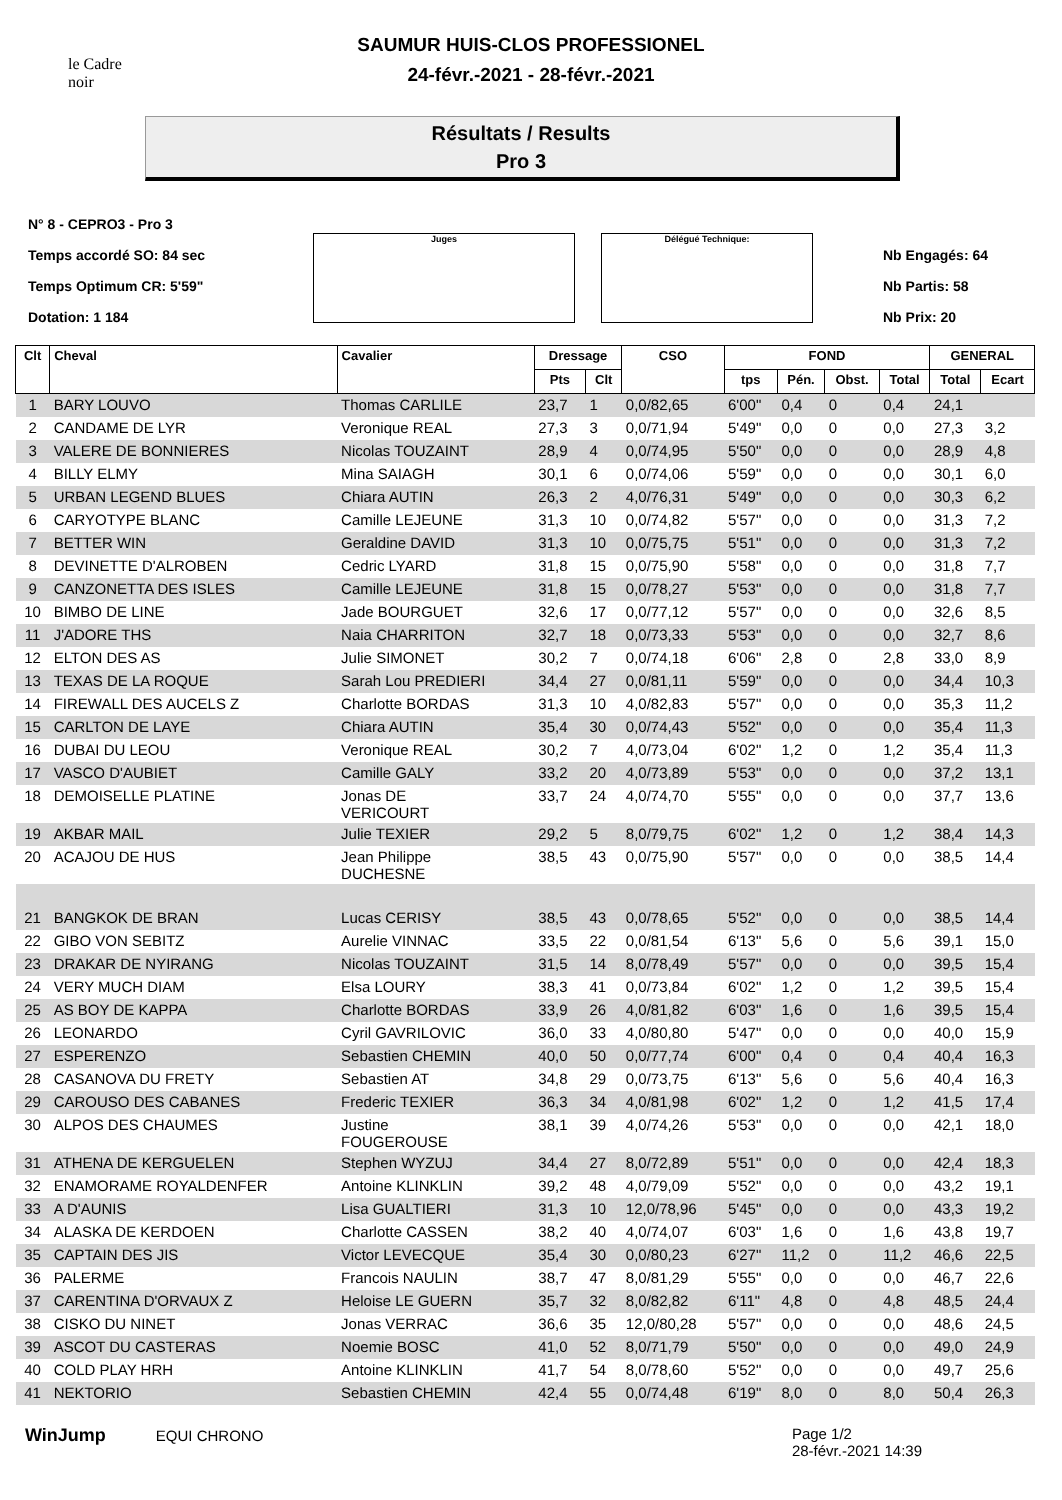le Cadre noir
SAUMUR HUIS-CLOS PROFESSIONEL
24-févr.-2021 - 28-févr.-2021
Résultats / Results
Pro 3
N° 8 - CEPRO3 - Pro 3
Temps accordé SO: 84 sec
Temps Optimum CR: 5'59"
Dotation: 1 184
Juges Délégué Technique:
Nb Engagés: 64
Nb Partis: 58
Nb Prix: 20
| Clt | Cheval | Cavalier | Dressage | | CSO | FOND | | | | GENERAL | |
| --- | --- | --- | --- | --- | --- | --- | --- | --- | --- | --- | --- |
| | | | Pts | Clt | | tps | Pén. | Obst. | Total | Total | Ecart |
| 1 | BARY LOUVO | Thomas CARLILE | 23,7 | 1 | 0,0/82,65 | 6'00" | 0,4 | 0 | 0,4 | 24,1 | |
| 2 | CANDAME DE LYR | Veronique REAL | 27,3 | 3 | 0,0/71,94 | 5'49" | 0,0 | 0 | 0,0 | 27,3 | 3,2 |
| 3 | VALERE DE BONNIERES | Nicolas TOUZAINT | 28,9 | 4 | 0,0/74,95 | 5'50" | 0,0 | 0 | 0,0 | 28,9 | 4,8 |
| 4 | BILLY ELMY | Mina SAIAGH | 30,1 | 6 | 0,0/74,06 | 5'59" | 0,0 | 0 | 0,0 | 30,1 | 6,0 |
| 5 | URBAN LEGEND BLUES | Chiara AUTIN | 26,3 | 2 | 4,0/76,31 | 5'49" | 0,0 | 0 | 0,0 | 30,3 | 6,2 |
| 6 | CARYOTYPE BLANC | Camille LEJEUNE | 31,3 | 10 | 0,0/74,82 | 5'57" | 0,0 | 0 | 0,0 | 31,3 | 7,2 |
| 7 | BETTER WIN | Geraldine DAVID | 31,3 | 10 | 0,0/75,75 | 5'51" | 0,0 | 0 | 0,0 | 31,3 | 7,2 |
| 8 | DEVINETTE D'ALROBEN | Cedric LYARD | 31,8 | 15 | 0,0/75,90 | 5'58" | 0,0 | 0 | 0,0 | 31,8 | 7,7 |
| 9 | CANZONETTA DES ISLES | Camille LEJEUNE | 31,8 | 15 | 0,0/78,27 | 5'53" | 0,0 | 0 | 0,0 | 31,8 | 7,7 |
| 10 | BIMBO DE LINE | Jade BOURGUET | 32,6 | 17 | 0,0/77,12 | 5'57" | 0,0 | 0 | 0,0 | 32,6 | 8,5 |
| 11 | J'ADORE THS | Naia CHARRITON | 32,7 | 18 | 0,0/73,33 | 5'53" | 0,0 | 0 | 0,0 | 32,7 | 8,6 |
| 12 | ELTON DES AS | Julie SIMONET | 30,2 | 7 | 0,0/74,18 | 6'06" | 2,8 | 0 | 2,8 | 33,0 | 8,9 |
| 13 | TEXAS DE LA ROQUE | Sarah Lou PREDIERI | 34,4 | 27 | 0,0/81,11 | 5'59" | 0,0 | 0 | 0,0 | 34,4 | 10,3 |
| 14 | FIREWALL DES AUCELS Z | Charlotte BORDAS | 31,3 | 10 | 4,0/82,83 | 5'57" | 0,0 | 0 | 0,0 | 35,3 | 11,2 |
| 15 | CARLTON DE LAYE | Chiara AUTIN | 35,4 | 30 | 0,0/74,43 | 5'52" | 0,0 | 0 | 0,0 | 35,4 | 11,3 |
| 16 | DUBAI DU LEOU | Veronique REAL | 30,2 | 7 | 4,0/73,04 | 6'02" | 1,2 | 0 | 1,2 | 35,4 | 11,3 |
| 17 | VASCO D'AUBIET | Camille GALY | 33,2 | 20 | 4,0/73,89 | 5'53" | 0,0 | 0 | 0,0 | 37,2 | 13,1 |
| 18 | DEMOISELLE PLATINE | Jonas DE VERICOURT | 33,7 | 24 | 4,0/74,70 | 5'55" | 0,0 | 0 | 0,0 | 37,7 | 13,6 |
| 19 | AKBAR MAIL | Julie TEXIER | 29,2 | 5 | 8,0/79,75 | 6'02" | 1,2 | 0 | 1,2 | 38,4 | 14,3 |
| 20 | ACAJOU DE HUS | Jean Philippe DUCHESNE | 38,5 | 43 | 0,0/75,90 | 5'57" | 0,0 | 0 | 0,0 | 38,5 | 14,4 |
| 21 | BANGKOK DE BRAN | Lucas CERISY | 38,5 | 43 | 0,0/78,65 | 5'52" | 0,0 | 0 | 0,0 | 38,5 | 14,4 |
| 22 | GIBO VON SEBITZ | Aurelie VINNAC | 33,5 | 22 | 0,0/81,54 | 6'13" | 5,6 | 0 | 5,6 | 39,1 | 15,0 |
| 23 | DRAKAR DE NYIRANG | Nicolas TOUZAINT | 31,5 | 14 | 8,0/78,49 | 5'57" | 0,0 | 0 | 0,0 | 39,5 | 15,4 |
| 24 | VERY MUCH DIAM | Elsa LOURY | 38,3 | 41 | 0,0/73,84 | 6'02" | 1,2 | 0 | 1,2 | 39,5 | 15,4 |
| 25 | AS BOY DE KAPPA | Charlotte BORDAS | 33,9 | 26 | 4,0/81,82 | 6'03" | 1,6 | 0 | 1,6 | 39,5 | 15,4 |
| 26 | LEONARDO | Cyril GAVRILOVIC | 36,0 | 33 | 4,0/80,80 | 5'47" | 0,0 | 0 | 0,0 | 40,0 | 15,9 |
| 27 | ESPERENZO | Sebastien CHEMIN | 40,0 | 50 | 0,0/77,74 | 6'00" | 0,4 | 0 | 0,4 | 40,4 | 16,3 |
| 28 | CASANOVA DU FRETY | Sebastien AT | 34,8 | 29 | 0,0/73,75 | 6'13" | 5,6 | 0 | 5,6 | 40,4 | 16,3 |
| 29 | CAROUSO DES CABANES | Frederic TEXIER | 36,3 | 34 | 4,0/81,98 | 6'02" | 1,2 | 0 | 1,2 | 41,5 | 17,4 |
| 30 | ALPOS DES CHAUMES | Justine FOUGEROUSE | 38,1 | 39 | 4,0/74,26 | 5'53" | 0,0 | 0 | 0,0 | 42,1 | 18,0 |
| 31 | ATHENA DE KERGUELEN | Stephen WYZUJ | 34,4 | 27 | 8,0/72,89 | 5'51" | 0,0 | 0 | 0,0 | 42,4 | 18,3 |
| 32 | ENAMORAME ROYALDENFER | Antoine KLINKLIN | 39,2 | 48 | 4,0/79,09 | 5'52" | 0,0 | 0 | 0,0 | 43,2 | 19,1 |
| 33 | A D'AUNIS | Lisa GUALTIERI | 31,3 | 10 | 12,0/78,96 | 5'45" | 0,0 | 0 | 0,0 | 43,3 | 19,2 |
| 34 | ALASKA DE KERDOEN | Charlotte CASSEN | 38,2 | 40 | 4,0/74,07 | 6'03" | 1,6 | 0 | 1,6 | 43,8 | 19,7 |
| 35 | CAPTAIN DES JIS | Victor LEVECQUE | 35,4 | 30 | 0,0/80,23 | 6'27" | 11,2 | 0 | 11,2 | 46,6 | 22,5 |
| 36 | PALERME | Francois NAULIN | 38,7 | 47 | 8,0/81,29 | 5'55" | 0,0 | 0 | 0,0 | 46,7 | 22,6 |
| 37 | CARENTINA D'ORVAUX Z | Heloise LE GUERN | 35,7 | 32 | 8,0/82,82 | 6'11" | 4,8 | 0 | 4,8 | 48,5 | 24,4 |
| 38 | CISKO DU NINET | Jonas VERRAC | 36,6 | 35 | 12,0/80,28 | 5'57" | 0,0 | 0 | 0,0 | 48,6 | 24,5 |
| 39 | ASCOT DU CASTERAS | Noemie BOSC | 41,0 | 52 | 8,0/71,79 | 5'50" | 0,0 | 0 | 0,0 | 49,0 | 24,9 |
| 40 | COLD PLAY HRH | Antoine KLINKLIN | 41,7 | 54 | 8,0/78,60 | 5'52" | 0,0 | 0 | 0,0 | 49,7 | 25,6 |
| 41 | NEKTORIO | Sebastien CHEMIN | 42,4 | 55 | 0,0/74,48 | 6'19" | 8,0 | 0 | 8,0 | 50,4 | 26,3 |
WinJump EQUI CHRONO Page 1/2
28-févr.-2021 14:39